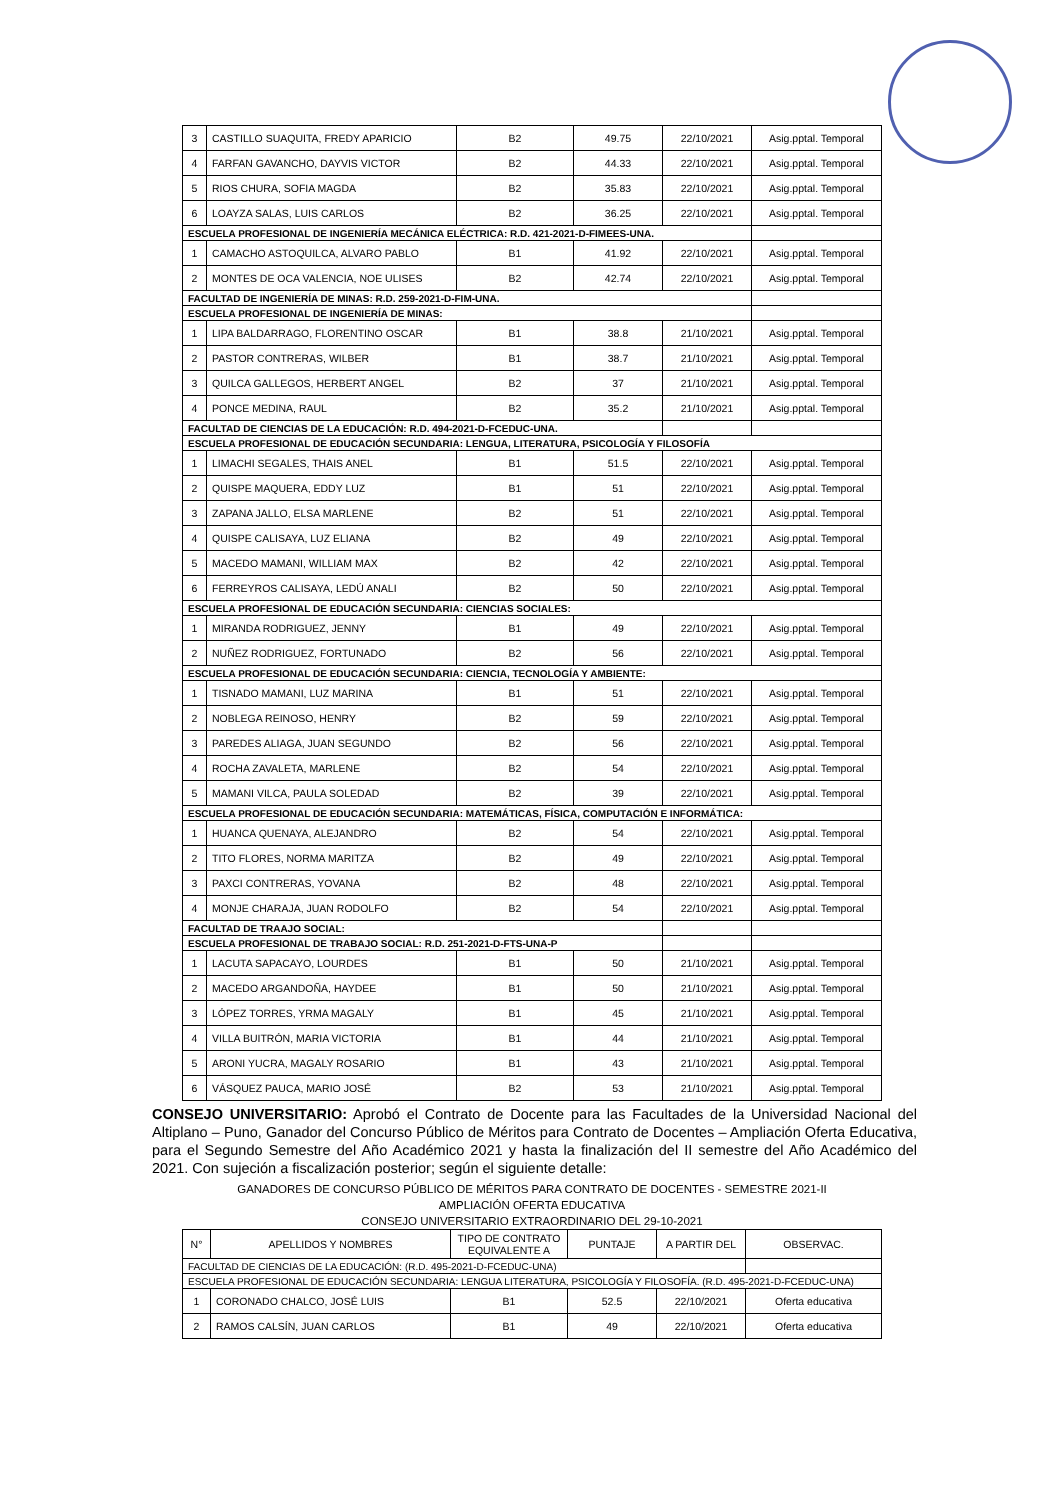| 3 | CASTILLO SUAQUITA, FREDY APARICIO | B2 | 49.75 | 22/10/2021 | Asig.pptal. Temporal |
| 4 | FARFAN GAVANCHO, DAYVIS VICTOR | B2 | 44.33 | 22/10/2021 | Asig.pptal. Temporal |
| 5 | RIOS CHURA, SOFIA MAGDA | B2 | 35.83 | 22/10/2021 | Asig.pptal. Temporal |
| 6 | LOAYZA SALAS, LUIS CARLOS | B2 | 36.25 | 22/10/2021 | Asig.pptal. Temporal |
| ESCUELA PROFESIONAL DE INGENIERÍA MECÁNICA ELÉCTRICA: R.D. 421-2021-D-FIMEES-UNA. | | | | | |
| 1 | CAMACHO ASTOQUILCA, ALVARO PABLO | B1 | 41.92 | 22/10/2021 | Asig.pptal. Temporal |
| 2 | MONTES DE OCA VALENCIA, NOE ULISES | B2 | 42.74 | 22/10/2021 | Asig.pptal. Temporal |
| FACULTAD DE INGENIERÍA DE MINAS: R.D. 259-2021-D-FIM-UNA. | | | | | |
| ESCUELA PROFESIONAL DE INGENIERÍA DE MINAS: | | | | | |
| 1 | LIPA BALDARRAGO, FLORENTINO OSCAR | B1 | 38.8 | 21/10/2021 | Asig.pptal. Temporal |
| 2 | PASTOR CONTRERAS, WILBER | B1 | 38.7 | 21/10/2021 | Asig.pptal. Temporal |
| 3 | QUILCA GALLEGOS, HERBERT ANGEL | B2 | 37 | 21/10/2021 | Asig.pptal. Temporal |
| 4 | PONCE MEDINA, RAUL | B2 | 35.2 | 21/10/2021 | Asig.pptal. Temporal |
| FACULTAD DE CIENCIAS DE LA EDUCACIÓN: R.D. 494-2021-D-FCEDUC-UNA. | | | | | |
| ESCUELA PROFESIONAL DE EDUCACIÓN SECUNDARIA: LENGUA, LITERATURA, PSICOLOGÍA Y FILOSOFÍA | | | | | |
| 1 | LIMACHI SEGALES, THAIS ANEL | B1 | 51.5 | 22/10/2021 | Asig.pptal. Temporal |
| 2 | QUISPE MAQUERA, EDDY LUZ | B1 | 51 | 22/10/2021 | Asig.pptal. Temporal |
| 3 | ZAPANA JALLO, ELSA MARLENE | B2 | 51 | 22/10/2021 | Asig.pptal. Temporal |
| 4 | QUISPE CALISAYA, LUZ ELIANA | B2 | 49 | 22/10/2021 | Asig.pptal. Temporal |
| 5 | MACEDO MAMANI, WILLIAM MAX | B2 | 42 | 22/10/2021 | Asig.pptal. Temporal |
| 6 | FERREYROS CALISAYA, LEDÚ ANALI | B2 | 50 | 22/10/2021 | Asig.pptal. Temporal |
| ESCUELA PROFESIONAL DE EDUCACIÓN SECUNDARIA: CIENCIAS SOCIALES: | | | | | |
| 1 | MIRANDA RODRIGUEZ, JENNY | B1 | 49 | 22/10/2021 | Asig.pptal. Temporal |
| 2 | NUÑEZ RODRIGUEZ, FORTUNADO | B2 | 56 | 22/10/2021 | Asig.pptal. Temporal |
| ESCUELA PROFESIONAL DE EDUCACIÓN SECUNDARIA: CIENCIA, TECNOLOGÍA Y AMBIENTE: | | | | | |
| 1 | TISNADO MAMANI, LUZ MARINA | B1 | 51 | 22/10/2021 | Asig.pptal. Temporal |
| 2 | NOBLEGA REINOSO, HENRY | B2 | 59 | 22/10/2021 | Asig.pptal. Temporal |
| 3 | PAREDES ALIAGA, JUAN SEGUNDO | B2 | 56 | 22/10/2021 | Asig.pptal. Temporal |
| 4 | ROCHA ZAVALETA, MARLENE | B2 | 54 | 22/10/2021 | Asig.pptal. Temporal |
| 5 | MAMANI VILCA, PAULA SOLEDAD | B2 | 39 | 22/10/2021 | Asig.pptal. Temporal |
| ESCUELA PROFESIONAL DE EDUCACIÓN SECUNDARIA: MATEMÁTICAS, FÍSICA, COMPUTACIÓN E INFORMÁTICA: | | | | | |
| 1 | HUANCA QUENAYA, ALEJANDRO | B2 | 54 | 22/10/2021 | Asig.pptal. Temporal |
| 2 | TITO FLORES, NORMA MARITZA | B2 | 49 | 22/10/2021 | Asig.pptal. Temporal |
| 3 | PAXCI CONTRERAS, YOVANA | B2 | 48 | 22/10/2021 | Asig.pptal. Temporal |
| 4 | MONJE CHARAJA, JUAN RODOLFO | B2 | 54 | 22/10/2021 | Asig.pptal. Temporal |
| FACULTAD DE TRAAJO SOCIAL: | | | | | |
| ESCUELA PROFESIONAL DE TRABAJO SOCIAL: R.D. 251-2021-D-FTS-UNA-P | | | | | |
| 1 | LACUTA SAPACAYO, LOURDES | B1 | 50 | 21/10/2021 | Asig.pptal. Temporal |
| 2 | MACEDO ARGANDOÑA, HAYDEE | B1 | 50 | 21/10/2021 | Asig.pptal. Temporal |
| 3 | LÓPEZ TORRES, YRMA MAGALY | B1 | 45 | 21/10/2021 | Asig.pptal. Temporal |
| 4 | VILLA BUITRÓN, MARIA VICTORIA | B1 | 44 | 21/10/2021 | Asig.pptal. Temporal |
| 5 | ARONI YUCRA, MAGALY ROSARIO | B1 | 43 | 21/10/2021 | Asig.pptal. Temporal |
| 6 | VÁSQUEZ PAUCA, MARIO JOSÉ | B2 | 53 | 21/10/2021 | Asig.pptal. Temporal |
CONSEJO UNIVERSITARIO: Aprobó el Contrato de Docente para las Facultades de la Universidad Nacional del Altiplano – Puno, Ganador del Concurso Público de Méritos para Contrato de Docentes – Ampliación Oferta Educativa, para el Segundo Semestre del Año Académico 2021 y hasta la finalización del II semestre del Año Académico del 2021. Con sujeción a fiscalización posterior; según el siguiente detalle:
GANADORES DE CONCURSO PÚBLICO DE MÉRITOS PARA CONTRATO DE DOCENTES - SEMESTRE 2021-II
AMPLIACIÓN OFERTA EDUCATIVA
CONSEJO UNIVERSITARIO EXTRAORDINARIO DEL 29-10-2021
| N° | APELLIDOS Y NOMBRES | TIPO DE CONTRATO EQUIVALENTE A | PUNTAJE | A PARTIR DEL | OBSERVAC. |
| --- | --- | --- | --- | --- | --- |
| FACULTAD DE CIENCIAS DE LA EDUCACIÓN: (R.D. 495-2021-D-FCEDUC-UNA) | | | | | |
| ESCUELA PROFESIONAL DE EDUCACIÓN SECUNDARIA: LENGUA LITERATURA, PSICOLOGÍA Y FILOSOFÍA. (R.D. 495-2021-D-FCEDUC-UNA) | | | | | |
| 1 | CORONADO CHALCO, JOSÉ LUIS | B1 | 52.5 | 22/10/2021 | Oferta educativa |
| 2 | RAMOS CALSÍN, JUAN CARLOS | B1 | 49 | 22/10/2021 | Oferta educativa |